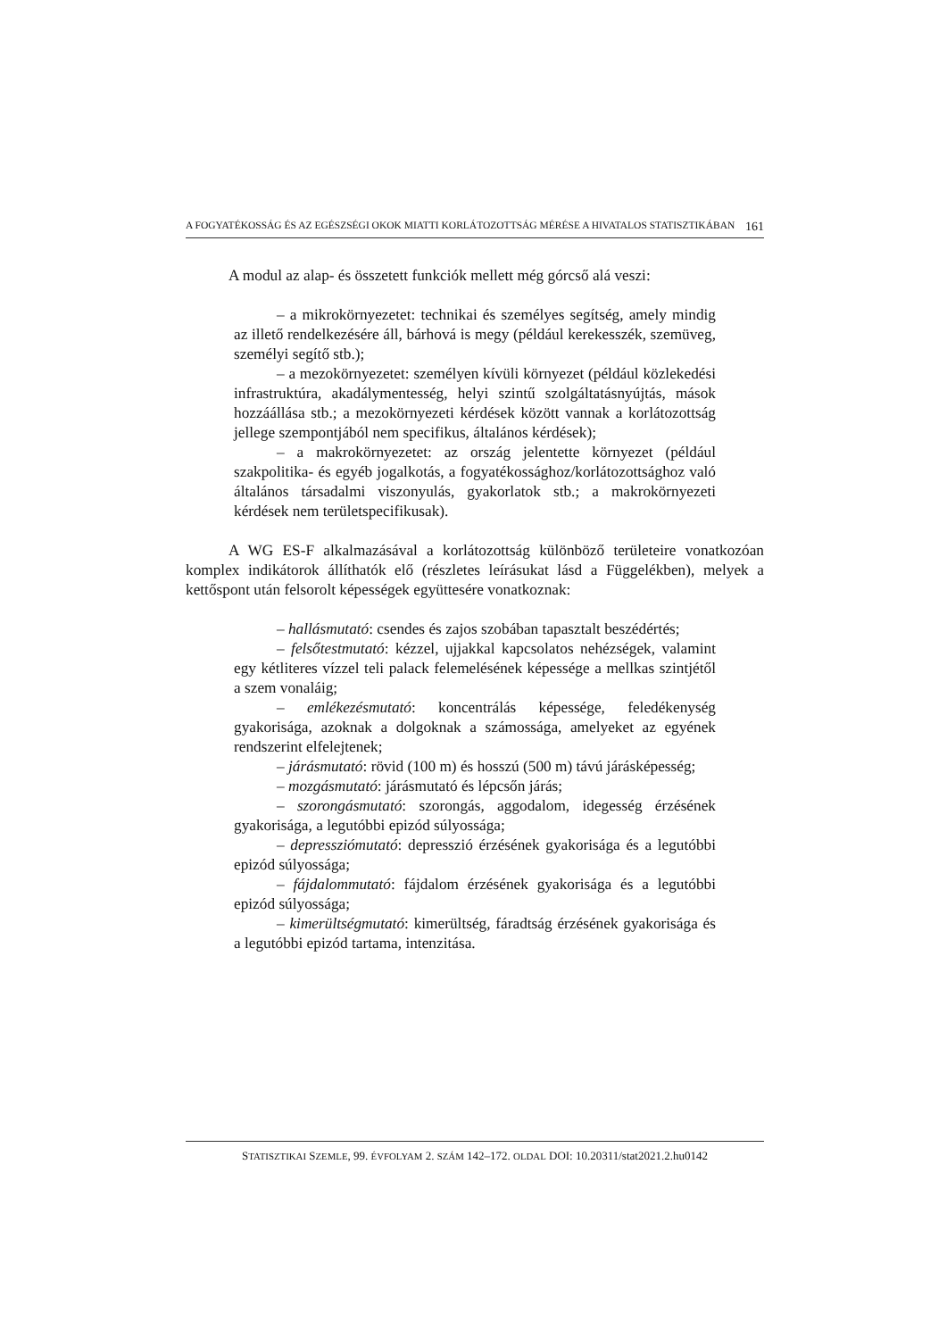A FOGYATÉKOSSÁG ÉS AZ EGÉSZSÉGI OKOK MIATTI KORLÁTOZOTTSÁG MÉRÉSE A HIVATALOS STATISZTIKÁBAN 161
A modul az alap- és összetett funkciók mellett még górcső alá veszi:
– a mikrokörnyezetet: technikai és személyes segítség, amely mindig az illető rendelkezésére áll, bárhová is megy (például kerekesszék, szemüveg, személyi segítő stb.);
– a mezokörnyezetet: személyen kívüli környezet (például közlekedési infrastruktúra, akadálymentesség, helyi szintű szolgáltatásnyújtás, mások hozzáállása stb.; a mezokörnyezeti kérdések között vannak a korlátozottság jellege szempontjából nem specifikus, általános kérdések);
– a makrokörnyezetet: az ország jelentette környezet (például szakpolitika- és egyéb jogalkotás, a fogyatékossághoz/korlátozottsághoz való általános társadalmi viszonyulás, gyakorlatok stb.; a makrokörnyezeti kérdések nem területspecifikusak).
A WG ES-F alkalmazásával a korlátozottság különböző területeire vonatkozóan komplex indikátorok állíthatók elő (részletes leírásukat lásd a Függelékben), melyek a kettőspont után felsorolt képességek együttesére vonatkoznak:
– hallásmutató: csendes és zajos szobában tapasztalt beszédértés;
– felsőtestmutató: kézzel, ujjakkal kapcsolatos nehézségek, valamint egy kétliteres vízzel teli palack felemelésének képessége a mellkas szintjétől a szem vonaláig;
– emlékezésmutató: koncentrálás képessége, feledékenység gyakorisága, azoknak a dolgoknak a számossága, amelyeket az egyének rendszerint elfelejtenek;
– járásmutató: rövid (100 m) és hosszú (500 m) távú járásképesség;
– mozgásmutató: járásmutató és lépcsőn járás;
– szorongásmutató: szorongás, aggodalom, idegesség érzésének gyakorisága, a legutóbbi epizód súlyossága;
– depressziómutató: depresszió érzésének gyakorisága és a legutóbbi epizód súlyossága;
– fájdalommutató: fájdalom érzésének gyakorisága és a legutóbbi epizód súlyossága;
– kimerültségmutató: kimerültség, fáradtság érzésének gyakorisága és a legutóbbi epizód tartama, intenzitása.
STATISZTIKAI SZEMLE, 99. ÉVFOLYAM 2. SZÁM 142–172. OLDAL DOI: 10.20311/stat2021.2.hu0142